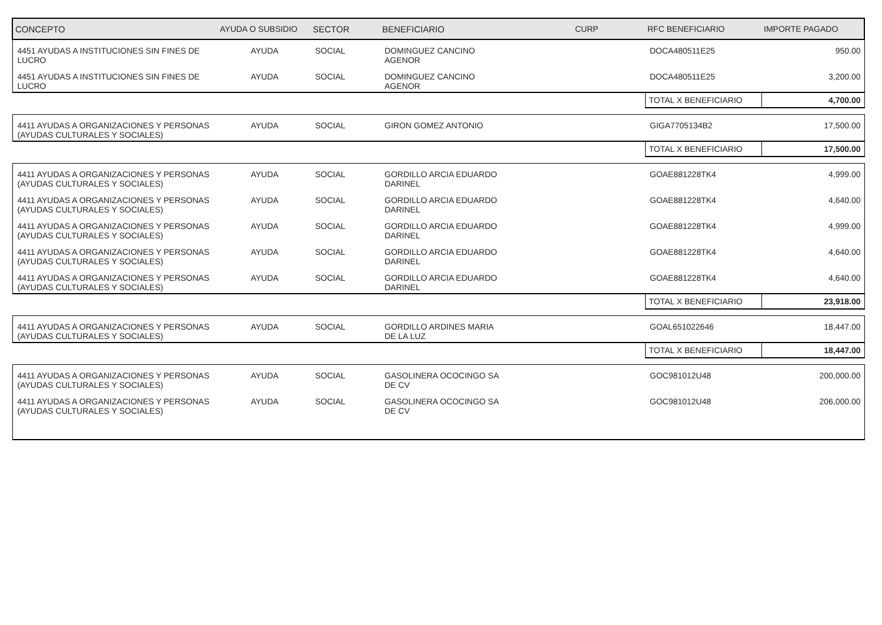| CONCEPTO | AYUDA O SUBSIDIO | SECTOR | BENEFICIARIO | CURP | RFC BENEFICIARIO | IMPORTE PAGADO |
| --- | --- | --- | --- | --- | --- | --- |
| 4451 AYUDAS A INSTITUCIONES SIN FINES DE LUCRO | AYUDA | SOCIAL | DOMINGUEZ CANCINO AGENOR | | DOCA480511E25 | 950.00 |
| 4451 AYUDAS A INSTITUCIONES SIN FINES DE LUCRO | AYUDA | SOCIAL | DOMINGUEZ CANCINO AGENOR | | DOCA480511E25 | 3,200.00 |
| | | | | | TOTAL X BENEFICIARIO | 4,700.00 |
| 4411 AYUDAS A ORGANIZACIONES Y PERSONAS (AYUDAS CULTURALES Y SOCIALES) | AYUDA | SOCIAL | GIRON GOMEZ ANTONIO | | GIGA7705134B2 | 17,500.00 |
| | | | | | TOTAL X BENEFICIARIO | 17,500.00 |
| 4411 AYUDAS A ORGANIZACIONES Y PERSONAS (AYUDAS CULTURALES Y SOCIALES) | AYUDA | SOCIAL | GORDILLO ARCIA EDUARDO DARINEL | | GOAE881228TK4 | 4,999.00 |
| 4411 AYUDAS A ORGANIZACIONES Y PERSONAS (AYUDAS CULTURALES Y SOCIALES) | AYUDA | SOCIAL | GORDILLO ARCIA EDUARDO DARINEL | | GOAE881228TK4 | 4,640.00 |
| 4411 AYUDAS A ORGANIZACIONES Y PERSONAS (AYUDAS CULTURALES Y SOCIALES) | AYUDA | SOCIAL | GORDILLO ARCIA EDUARDO DARINEL | | GOAE881228TK4 | 4,999.00 |
| 4411 AYUDAS A ORGANIZACIONES Y PERSONAS (AYUDAS CULTURALES Y SOCIALES) | AYUDA | SOCIAL | GORDILLO ARCIA EDUARDO DARINEL | | GOAE881228TK4 | 4,640.00 |
| 4411 AYUDAS A ORGANIZACIONES Y PERSONAS (AYUDAS CULTURALES Y SOCIALES) | AYUDA | SOCIAL | GORDILLO ARCIA EDUARDO DARINEL | | GOAE881228TK4 | 4,640.00 |
| | | | | | TOTAL X BENEFICIARIO | 23,918.00 |
| 4411 AYUDAS A ORGANIZACIONES Y PERSONAS (AYUDAS CULTURALES Y SOCIALES) | AYUDA | SOCIAL | GORDILLO ARDINES MARIA DE LA LUZ | | GOAL651022646 | 18,447.00 |
| | | | | | TOTAL X BENEFICIARIO | 18,447.00 |
| 4411 AYUDAS A ORGANIZACIONES Y PERSONAS (AYUDAS CULTURALES Y SOCIALES) | AYUDA | SOCIAL | GASOLINERA OCOCINGO SA DE CV | | GOC981012U48 | 200,000.00 |
| 4411 AYUDAS A ORGANIZACIONES Y PERSONAS (AYUDAS CULTURALES Y SOCIALES) | AYUDA | SOCIAL | GASOLINERA OCOCINGO SA DE CV | | GOC981012U48 | 206,000.00 |